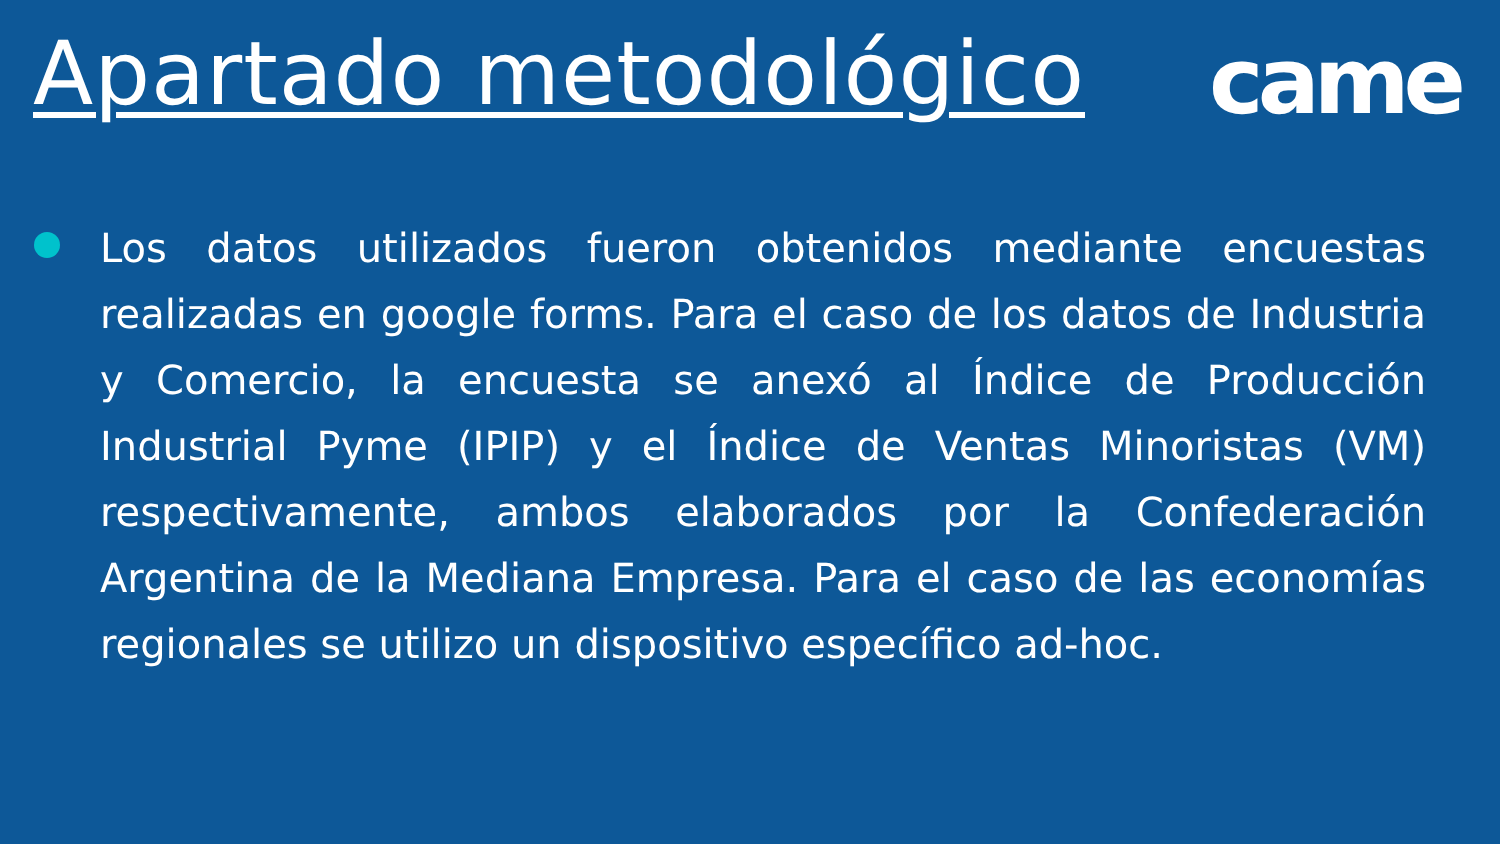Apartado metodológico came
Los datos utilizados fueron obtenidos mediante encuestas realizadas en google forms. Para el caso de los datos de Industria y Comercio, la encuesta se anexó al Índice de Producción Industrial Pyme (IPIP) y el Índice de Ventas Minoristas (VM) respectivamente, ambos elaborados por la Confederación Argentina de la Mediana Empresa. Para el caso de las economías regionales se utilizo un dispositivo específico ad-hoc.